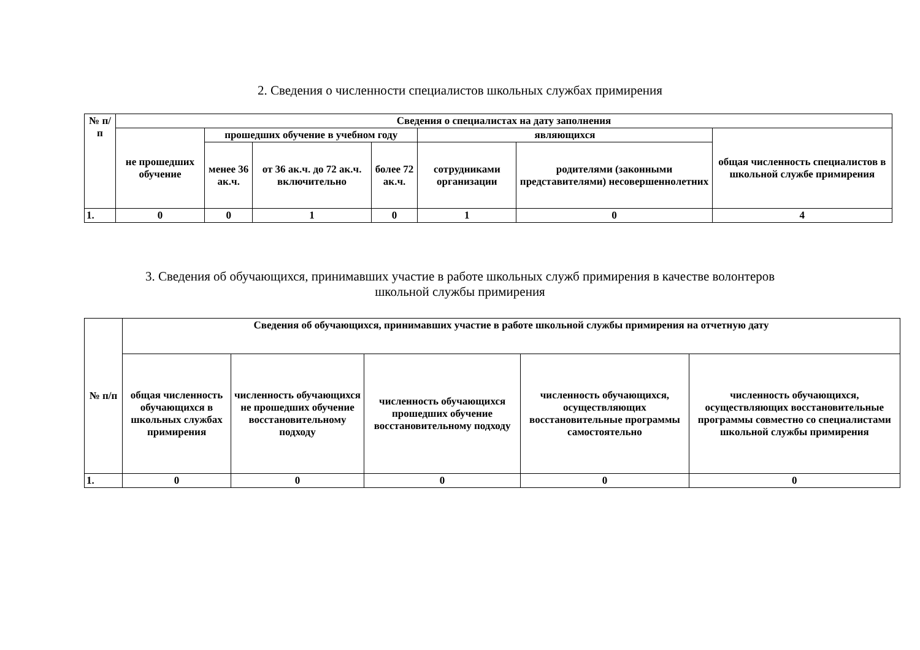2. Сведения о численности специалистов школьных службах примирения
| № п/п | Сведения о специалистах на дату заполнения | | | | | | |
| --- | --- | --- | --- | --- | --- | --- | --- |
| | не прошедших обучение | прошедших обучение в учебном году | | | являющихся | | общая численность специалистов в школьной службе примирения |
| | | менее 36 ак.ч. | от 36 ак.ч. до 72 ак.ч. включительно | более 72 ак.ч. | сотрудниками организации | родителями (законными представителями) несовершеннолетних | |
| 1. | 0 | 0 | 1 | 0 | 1 | 0 | 4 |
3. Сведения об обучающихся, принимавших участие в работе школьных служб примирения в качестве волонтеров
школьной службы примирения
| № п/п | Сведения об обучающихся, принимавших участие в работе школьной службы примирения на отчетную дату | | | | |
| --- | --- | --- | --- | --- | --- |
| | общая численность обучающихся в школьных службах примирения | численность обучающихся не прошедших обучение восстановительному подходу | численность обучающихся прошедших обучение восстановительному подходу | численность обучающихся, осуществляющих восстановительные программы самостоятельно | численность обучающихся, осуществляющих восстановительные программы совместно со специалистами школьной службы примирения |
| 1. | 0 | 0 | 0 | 0 | 0 |